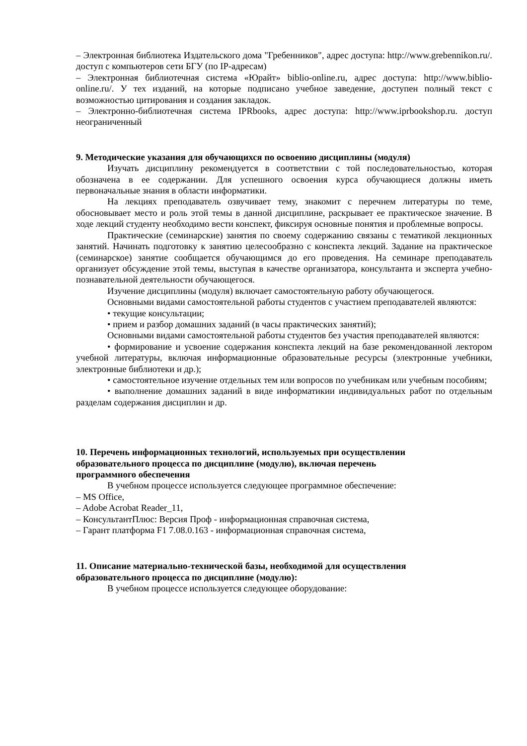– Электронная библиотека Издательского дома "Гребенников", адрес доступа: http://www.grebennikon.ru/. доступ с компьютеров сети БГУ (по IP-адресам)
– Электронная библиотечная система «Юрайт» biblio-online.ru, адрес доступа: http://www.biblio-online.ru/. У тех изданий, на которые подписано учебное заведение, доступен полный текст с возможностью цитирования и создания закладок.
– Электронно-библиотечная система IPRbooks, адрес доступа: http://www.iprbookshop.ru. доступ неограниченный
9. Методические указания для обучающихся по освоению дисциплины (модуля)
Изучать дисциплину рекомендуется в соответствии с той последовательностью, которая обозначена в ее содержании. Для успешного освоения курса обучающиеся должны иметь первоначальные знания в области информатики.
На лекциях преподаватель озвучивает тему, знакомит с перечнем литературы по теме, обосновывает место и роль этой темы в данной дисциплине, раскрывает ее практическое значение. В ходе лекций студенту необходимо вести конспект, фиксируя основные понятия и проблемные вопросы.
Практические (семинарские) занятия по своему содержанию связаны с тематикой лекционных занятий. Начинать подготовку к занятию целесообразно с конспекта лекций. Задание на практическое (семинарское) занятие сообщается обучающимся до его проведения. На семинаре преподаватель организует обсуждение этой темы, выступая в качестве организатора, консультанта и эксперта учебно-познавательной деятельности обучающегося.
Изучение дисциплины (модуля) включает самостоятельную работу обучающегося.
Основными видами самостоятельной работы студентов с участием преподавателей являются:
• текущие консультации;
• прием и разбор домашних заданий (в часы практических занятий);
Основными видами самостоятельной работы студентов без участия преподавателей являются:
• формирование и усвоение содержания конспекта лекций на базе рекомендованной лектором учебной литературы, включая информационные образовательные ресурсы (электронные учебники, электронные библиотеки и др.);
• самостоятельное изучение отдельных тем или вопросов по учебникам или учебным пособиям;
• выполнение домашних заданий в виде информатикии индивидуальных работ по отдельным разделам содержания дисциплин и др.
10. Перечень информационных технологий, используемых при осуществлении
образовательного процесса по дисциплине (модулю), включая перечень
программного обеспечения
В учебном процессе используется следующее программное обеспечение:
– MS Office,
– Adobe Acrobat Reader_11,
– КонсультантПлюс: Версия Проф - информационная справочная система,
– Гарант платформа F1 7.08.0.163 - информационная справочная система,
11. Описание материально-технической базы, необходимой для осуществления
образовательного процесса по дисциплине (модулю):
В учебном процессе используется следующее оборудование: